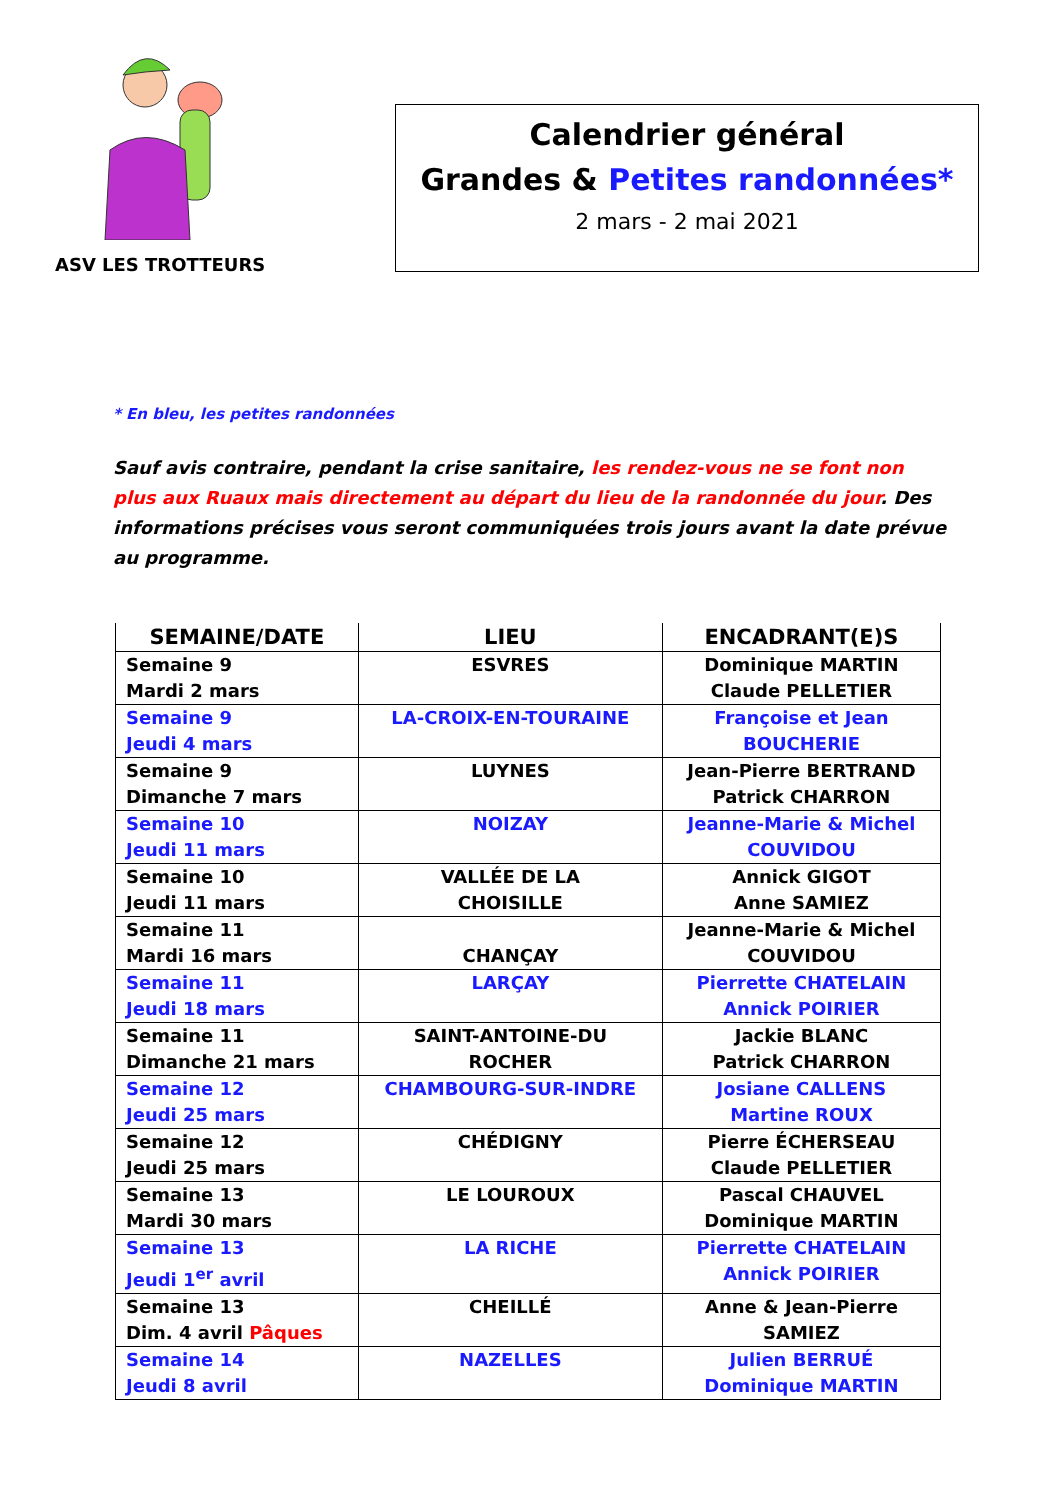ASV LES TROTTEURS
Calendrier général
Grandes & Petites randonnées*
2 mars - 2 mai 2021
* En bleu, les petites randonnées
Sauf avis contraire, pendant la crise sanitaire, les rendez-vous ne se font non plus aux Ruaux mais directement au départ du lieu de la randonnée du jour. Des informations précises vous seront communiquées trois jours avant la date prévue au programme.
| SEMAINE/DATE | LIEU | ENCADRANT(E)S |
| --- | --- | --- |
| Semaine 9 Mardi 2 mars | ESVRES | Dominique MARTIN Claude PELLETIER |
| Semaine 9 Jeudi 4 mars | LA-CROIX-EN-TOURAINE | Françoise et Jean BOUCHERIE |
| Semaine 9 Dimanche 7 mars | LUYNES | Jean-Pierre BERTRAND Patrick CHARRON |
| Semaine 10 Jeudi 11 mars | NOIZAY | Jeanne-Marie & Michel COUVIDOU |
| Semaine 10 Jeudi 11 mars | VALLÉE DE LA CHOISILLE | Annick GIGOT Anne SAMIEZ |
| Semaine 11 Mardi 16 mars | CHANÇAY | Jeanne-Marie & Michel COUVIDOU |
| Semaine 11 Jeudi 18 mars | LARÇAY | Pierrette CHATELAIN Annick POIRIER |
| Semaine 11 Dimanche 21 mars | SAINT-ANTOINE-DU ROCHER | Jackie BLANC Patrick CHARRON |
| Semaine 12 Jeudi 25 mars | CHAMBOURG-SUR-INDRE | Josiane CALLENS Martine ROUX |
| Semaine 12 Jeudi 25 mars | CHÉDIGNY | Pierre ÉCHERSEAU Claude PELLETIER |
| Semaine 13 Mardi 30 mars | LE LOUROUX | Pascal CHAUVEL Dominique MARTIN |
| Semaine 13 Jeudi 1<sup>er</sup> avril | LA RICHE | Pierrette CHATELAIN Annick POIRIER |
| Semaine 13 Dim. 4 avril Pâques | CHEILLÉ | Anne & Jean-Pierre SAMIEZ |
| Semaine 14 Jeudi 8 avril | NAZELLES | Julien BERRUÉ Dominique MARTIN |